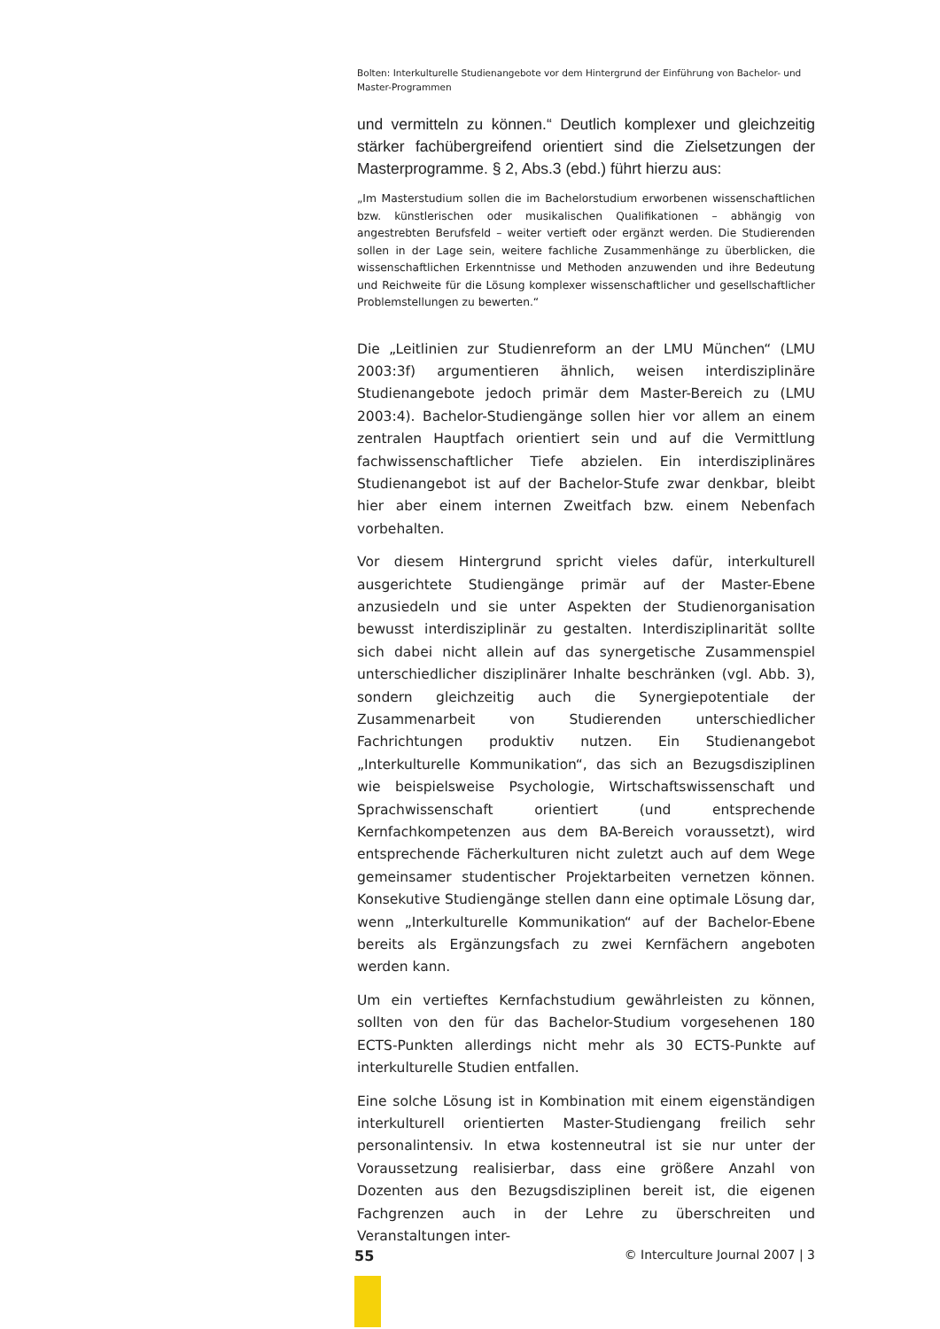Bolten: Interkulturelle Studienangebote vor dem Hintergrund der Einführung von Bachelor- und Master-Programmen
und vermitteln zu können.“ Deutlich komplexer und gleichzeitig stärker fachübergreifend orientiert sind die Zielsetzungen der Masterprogramme. § 2, Abs.3 (ebd.) führt hierzu aus:
„Im Masterstudium sollen die im Bachelorstudium erworbenen wissenschaftlichen bzw. künstlerischen oder musikalischen Qualifikationen – abhängig von angestrebten Berufsfeld – weiter vertieft oder ergänzt werden. Die Studierenden sollen in der Lage sein, weitere fachliche Zusammenhänge zu überblicken, die wissenschaftlichen Erkenntnisse und Methoden anzuwenden und ihre Bedeutung und Reichweite für die Lösung komplexer wissenschaftlicher und gesellschaftlicher Problemstellungen zu bewerten.“
Die „Leitlinien zur Studienreform an der LMU München“ (LMU 2003:3f) argumentieren ähnlich, weisen interdisziplinäre Studienangebote jedoch primär dem Master-Bereich zu (LMU 2003:4). Bachelor-Studiengänge sollen hier vor allem an einem zentralen Hauptfach orientiert sein und auf die Vermittlung fachwissenschaftlicher Tiefe abzielen. Ein interdisziplinäres Studienangebot ist auf der Bachelor-Stufe zwar denkbar, bleibt hier aber einem internen Zweitfach bzw. einem Nebenfach vorbehalten.
Vor diesem Hintergrund spricht vieles dafür, interkulturell ausgerichtete Studiengänge primär auf der Master-Ebene anzusiedeln und sie unter Aspekten der Studienorganisation bewusst interdisziplinär zu gestalten. Interdisziplinarität sollte sich dabei nicht allein auf das synergetische Zusammenspiel unterschiedlicher disziplinärer Inhalte beschränken (vgl. Abb. 3), sondern gleichzeitig auch die Synergiepotentiale der Zusammenarbeit von Studierenden unterschiedlicher Fachrichtungen produktiv nutzen. Ein Studienangebot „Interkulturelle Kommunikation“, das sich an Bezugsdisziplinen wie beispielsweise Psychologie, Wirtschaftswissenschaft und Sprachwissenschaft orientiert (und entsprechende Kernfachkompetenzen aus dem BA-Bereich voraussetzt), wird entsprechende Fächerkulturen nicht zuletzt auch auf dem Wege gemeinsamer studentischer Projektarbeiten vernetzen können. Konsekutive Studiengänge stellen dann eine optimale Lösung dar, wenn „Interkulturelle Kommunikation“ auf der Bachelor-Ebene bereits als Ergänzungsfach zu zwei Kernfächern angeboten werden kann.
Um ein vertieftes Kernfachstudium gewährleisten zu können, sollten von den für das Bachelor-Studium vorgesehenen 180 ECTS-Punkten allerdings nicht mehr als 30 ECTS-Punkte auf interkulturelle Studien entfallen.
Eine solche Lösung ist in Kombination mit einem eigenständigen interkulturell orientierten Master-Studiengang freilich sehr personalintensiv. In etwa kostenneutral ist sie nur unter der Voraussetzung realisierbar, dass eine größere Anzahl von Dozenten aus den Bezugsdisziplinen bereit ist, die eigenen Fachgrenzen auch in der Lehre zu überschreiten und Veranstaltungen inter-
55 © Interculture Journal 2007 | 3